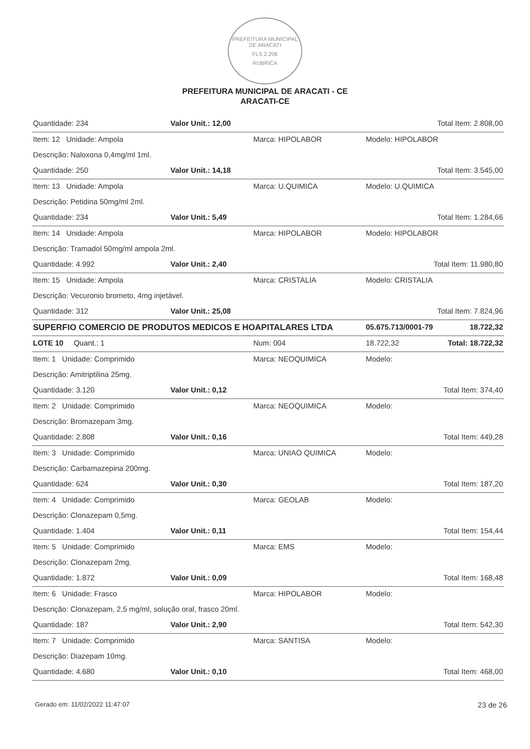PREFEITURA MUNICIPAL DE ARACATI
FLS 2.206
RUBRICA
PREFEITURA MUNICIPAL DE ARACATI - CE
ARACATI-CE
| Quantidade: 234 | Valor Unit.: 12,00 | | Total Item: 2.808,00 | |
| Item: 12 Unidade: Ampola | | Marca: HIPOLABOR | Modelo: HIPOLABOR | |
| Descrição: Naloxona 0,4mg/ml 1ml. | | | | |
| Quantidade: 250 | Valor Unit.: 14,18 | | Total Item: 3.545,00 | |
| Item: 13 Unidade: Ampola | | Marca: U.QUIMICA | Modelo: U.QUIMICA | |
| Descrição: Petidina 50mg/ml 2ml. | | | | |
| Quantidade: 234 | Valor Unit.: 5,49 | | Total Item: 1.284,66 | |
| Item: 14 Unidade: Ampola | | Marca: HIPOLABOR | Modelo: HIPOLABOR | |
| Descrição: Tramadol 50mg/ml ampola 2ml. | | | | |
| Quantidade: 4.992 | Valor Unit.: 2,40 | | Total Item: 11.980,80 | |
| Item: 15 Unidade: Ampola | | Marca: CRISTALIA | Modelo: CRISTALIA | |
| Descrição: Vecuronio brometo, 4mg injetável. | | | | |
| Quantidade: 312 | Valor Unit.: 25,08 | | Total Item: 7.824,96 | |
| SUPERFIO COMERCIO DE PRODUTOS MEDICOS E HOAPITALARES LTDA | | | 05.675.713/0001-79 | 18.722,32 |
| LOTE 10 Quant.: 1 | | Num: 004 | 18.722,32 | Total: 18.722,32 |
| Item: 1 Unidade: Comprimido | | Marca: NEOQUIMICA | Modelo: | |
| Descrição: Amitriptilina 25mg. | | | | |
| Quantidade: 3.120 | Valor Unit.: 0,12 | | Total Item: 374,40 | |
| Item: 2 Unidade: Comprimido | | Marca: NEOQUIMICA | Modelo: | |
| Descrição: Bromazepam 3mg. | | | | |
| Quantidade: 2.808 | Valor Unit.: 0,16 | | Total Item: 449,28 | |
| Item: 3 Unidade: Comprimido | | Marca: UNIAO QUIMICA | Modelo: | |
| Descrição: Carbamazepina 200mg. | | | | |
| Quantidade: 624 | Valor Unit.: 0,30 | | Total Item: 187,20 | |
| Item: 4 Unidade: Comprimido | | Marca: GEOLAB | Modelo: | |
| Descrição: Clonazepam 0,5mg. | | | | |
| Quantidade: 1.404 | Valor Unit.: 0,11 | | Total Item: 154,44 | |
| Item: 5 Unidade: Comprimido | | Marca: EMS | Modelo: | |
| Descrição: Clonazepam 2mg. | | | | |
| Quantidade: 1.872 | Valor Unit.: 0,09 | | Total Item: 168,48 | |
| Item: 6 Unidade: Frasco | | Marca: HIPOLABOR | Modelo: | |
| Descrição: Clonazepam, 2,5 mg/ml, solução oral, frasco 20ml. | | | | |
| Quantidade: 187 | Valor Unit.: 2,90 | | Total Item: 542,30 | |
| Item: 7 Unidade: Comprimido | | Marca: SANTISA | Modelo: | |
| Descrição: Diazepam 10mg. | | | | |
| Quantidade: 4.680 | Valor Unit.: 0,10 | | Total Item: 468,00 | |
Gerado em: 11/02/2022 11:47:07 23 de 26